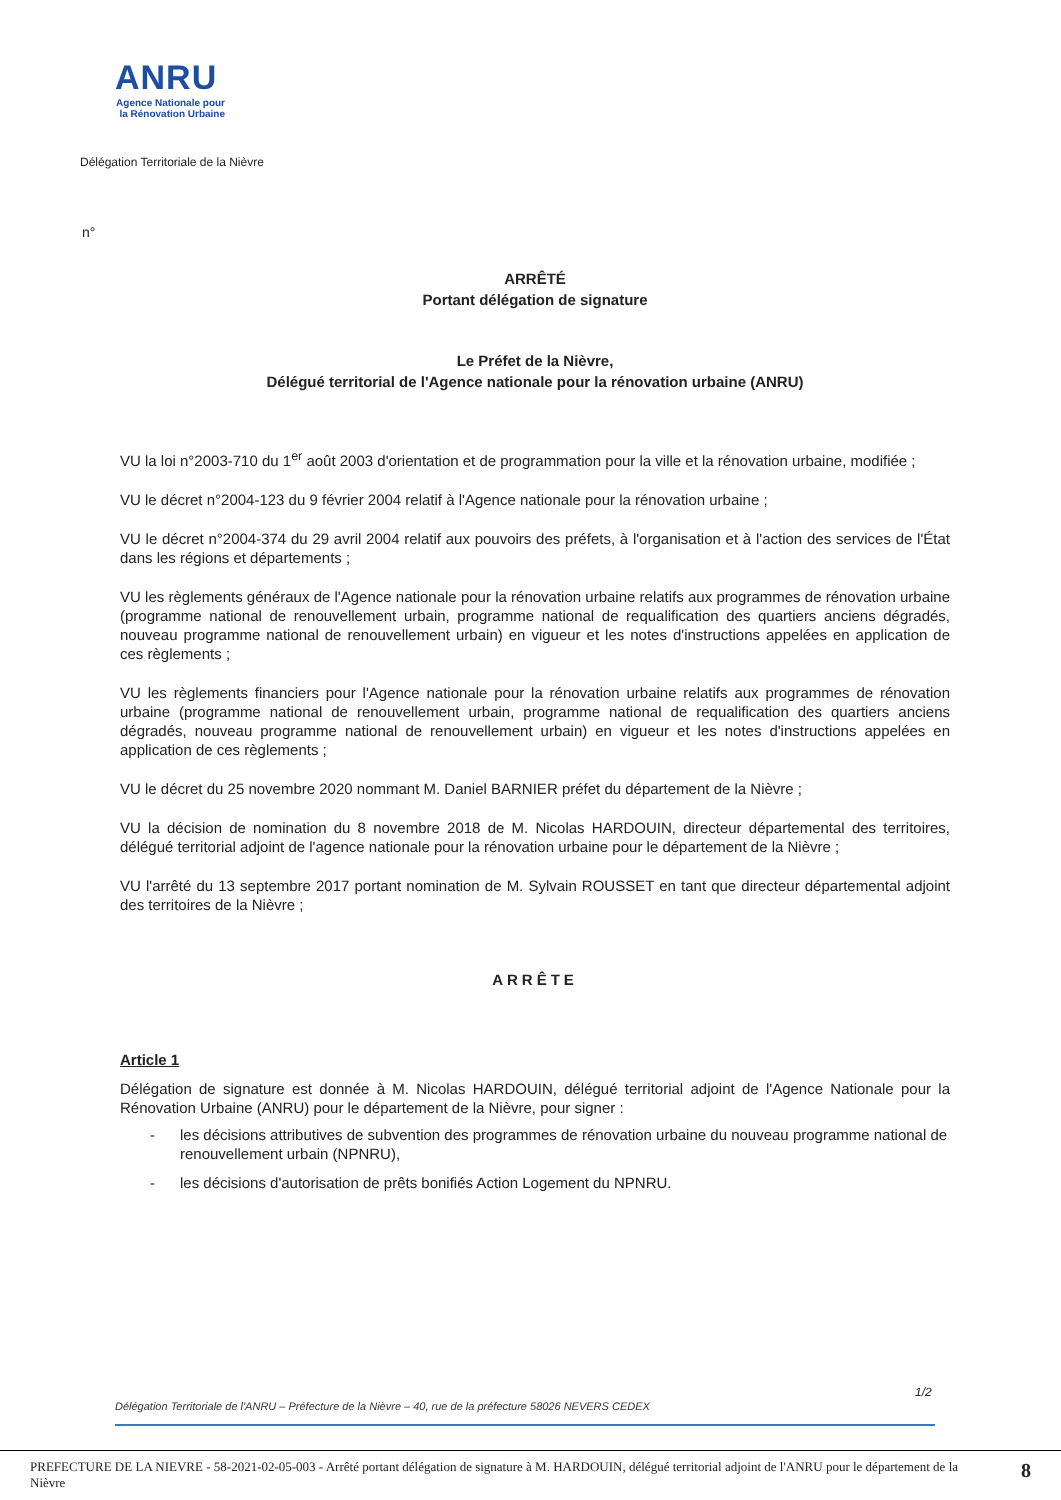ANRU
Agence Nationale pour la Rénovation Urbaine
Délégation Territoriale de la Nièvre
n°
ARRÊTÉ
Portant délégation de signature
Le Préfet de la Nièvre,
Délégué territorial de l'Agence nationale pour la rénovation urbaine (ANRU)
VU la loi n°2003-710 du 1<sup>er</sup> août 2003 d'orientation et de programmation pour la ville et la rénovation urbaine, modifiée ;
VU le décret n°2004-123 du 9 février 2004 relatif à l'Agence nationale pour la rénovation urbaine ;
VU le décret n°2004-374 du 29 avril 2004 relatif aux pouvoirs des préfets, à l'organisation et à l'action des services de l'État dans les régions et départements ;
VU les règlements généraux de l'Agence nationale pour la rénovation urbaine relatifs aux programmes de rénovation urbaine (programme national de renouvellement urbain, programme national de requalification des quartiers anciens dégradés, nouveau programme national de renouvellement urbain) en vigueur et les notes d'instructions appelées en application de ces règlements ;
VU les règlements financiers pour l'Agence nationale pour la rénovation urbaine relatifs aux programmes de rénovation urbaine (programme national de renouvellement urbain, programme national de requalification des quartiers anciens dégradés, nouveau programme national de renouvellement urbain) en vigueur et les notes d'instructions appelées en application de ces règlements ;
VU le décret du 25 novembre 2020 nommant M. Daniel BARNIER préfet du département de la Nièvre ;
VU la décision de nomination du 8 novembre 2018 de M. Nicolas HARDOUIN, directeur départemental des territoires, délégué territorial adjoint de l'agence nationale pour la rénovation urbaine pour le département de la Nièvre ;
VU l'arrêté du 13 septembre 2017 portant nomination de M. Sylvain ROUSSET en tant que directeur départemental adjoint des territoires de la Nièvre ;
ARRÊTE
Article 1
Délégation de signature est donnée à M. Nicolas HARDOUIN, délégué territorial adjoint de l'Agence Nationale pour la Rénovation Urbaine (ANRU) pour le département de la Nièvre, pour signer :
- les décisions attributives de subvention des programmes de rénovation urbaine du nouveau programme national de renouvellement urbain (NPNRU),
- les décisions d'autorisation de prêts bonifiés Action Logement du NPNRU.
1/2
Délégation Territoriale de l'ANRU – Préfecture de la Nièvre – 40, rue de la préfecture 58026 NEVERS CEDEX
PREFECTURE DE LA NIEVRE - 58-2021-02-05-003 - Arrêté portant délégation de signature à M. HARDOUIN, délégué territorial adjoint de l'ANRU pour le département de la Nièvre
8